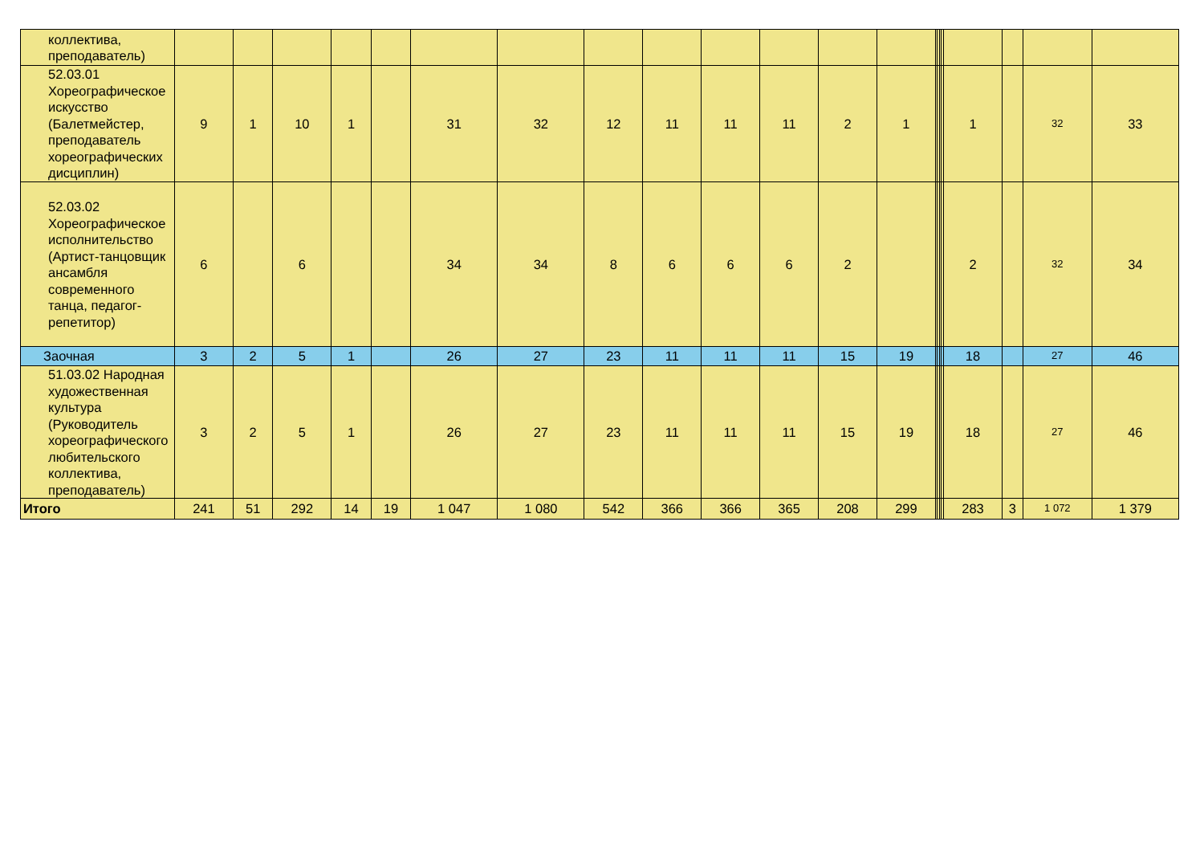| коллектива, преподаватель) | | | | | | | | | | | | | | | | | | | | | |
| 52.03.01 Хореографическое искусство (Балетмейстер, преподаватель хореографических дисциплин) | 9 | 1 | 10 | 1 | | 31 | 32 | 12 | 11 | 11 | 11 | 2 | 1 | | | | | 1 | | 32 | 33 |
| 52.03.02 Хореографическое исполнительство (Артист-танцовщик ансамбля современного танца, педагог-репетитор) | 6 | | 6 | | | 34 | 34 | 8 | 6 | 6 | 6 | 2 | | | | | | 2 | | 32 | 34 |
| Заочная | 3 | 2 | 5 | 1 | | 26 | 27 | 23 | 11 | 11 | 11 | 15 | 19 | | | | | 18 | | 27 | 46 |
| 51.03.02 Народная художественная культура (Руководитель хореографического любительского коллектива, преподаватель) | 3 | 2 | 5 | 1 | | 26 | 27 | 23 | 11 | 11 | 11 | 15 | 19 | | | | | 18 | | 27 | 46 |
| Итого | 241 | 51 | 292 | 14 | 19 | 1 047 | 1 080 | 542 | 366 | 366 | 365 | 208 | 299 | | | | | 283 | 3 | 1 072 | 1 379 |